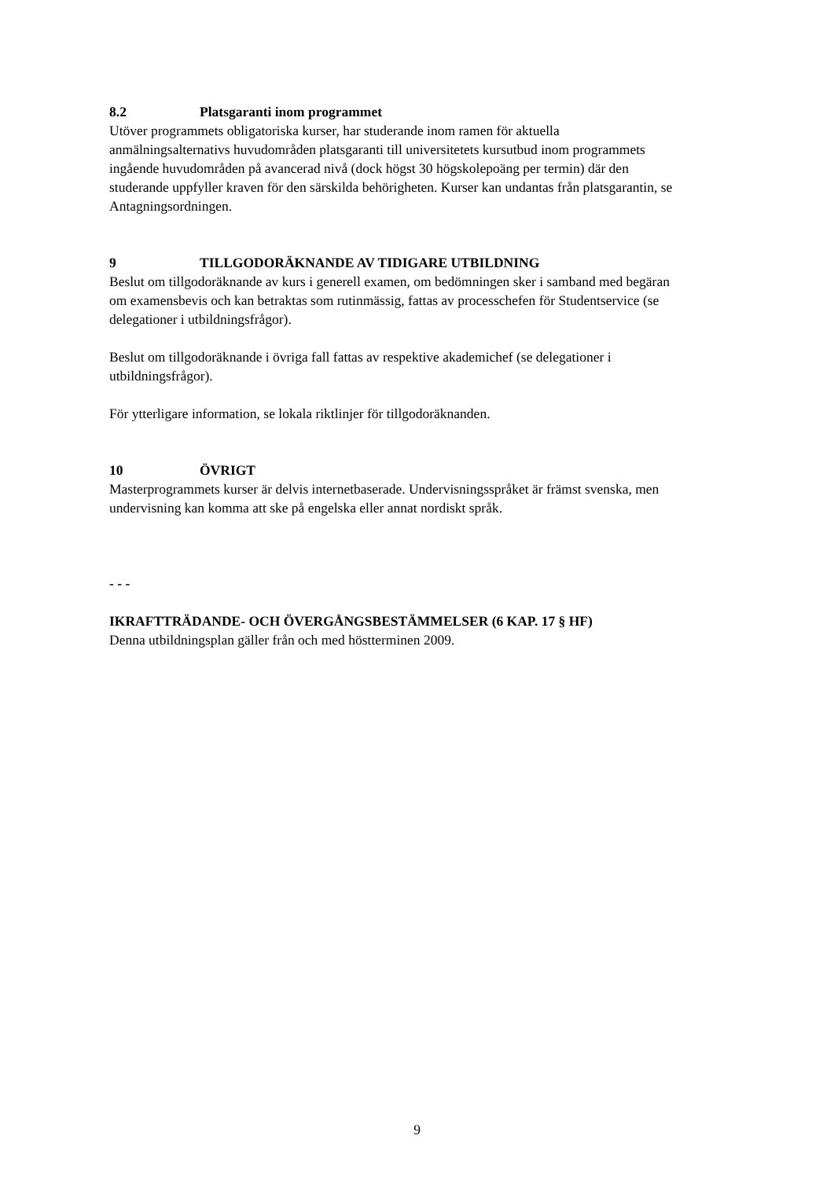8.2 Platsgaranti inom programmet
Utöver programmets obligatoriska kurser, har studerande inom ramen för aktuella anmälningsalternativs huvudområden platsgaranti till universitetets kursutbud inom programmets ingående huvudområden på avancerad nivå (dock högst 30 högskolepoäng per termin) där den studerande uppfyller kraven för den särskilda behörigheten. Kurser kan undantas från platsgarantin, se Antagningsordningen.
9 TILLGODORÄKNANDE AV TIDIGARE UTBILDNING
Beslut om tillgodoräknande av kurs i generell examen, om bedömningen sker i samband med begäran om examensbevis och kan betraktas som rutinmässig, fattas av processchefen för Studentservice (se delegationer i utbildningsfrågor).
Beslut om tillgodoräknande i övriga fall fattas av respektive akademichef (se delegationer i utbildningsfrågor).
För ytterligare information, se lokala riktlinjer för tillgodoräknanden.
10 ÖVRIGT
Masterprogrammets kurser är delvis internetbaserade. Undervisningsspråket är främst svenska, men undervisning kan komma att ske på engelska eller annat nordiskt språk.
- - -
IKRAFTTRÄDANDE- OCH ÖVERGÅNGSBESTÄMMELSER (6 KAP. 17 § HF)
Denna utbildningsplan gäller från och med höstterminen 2009.
9